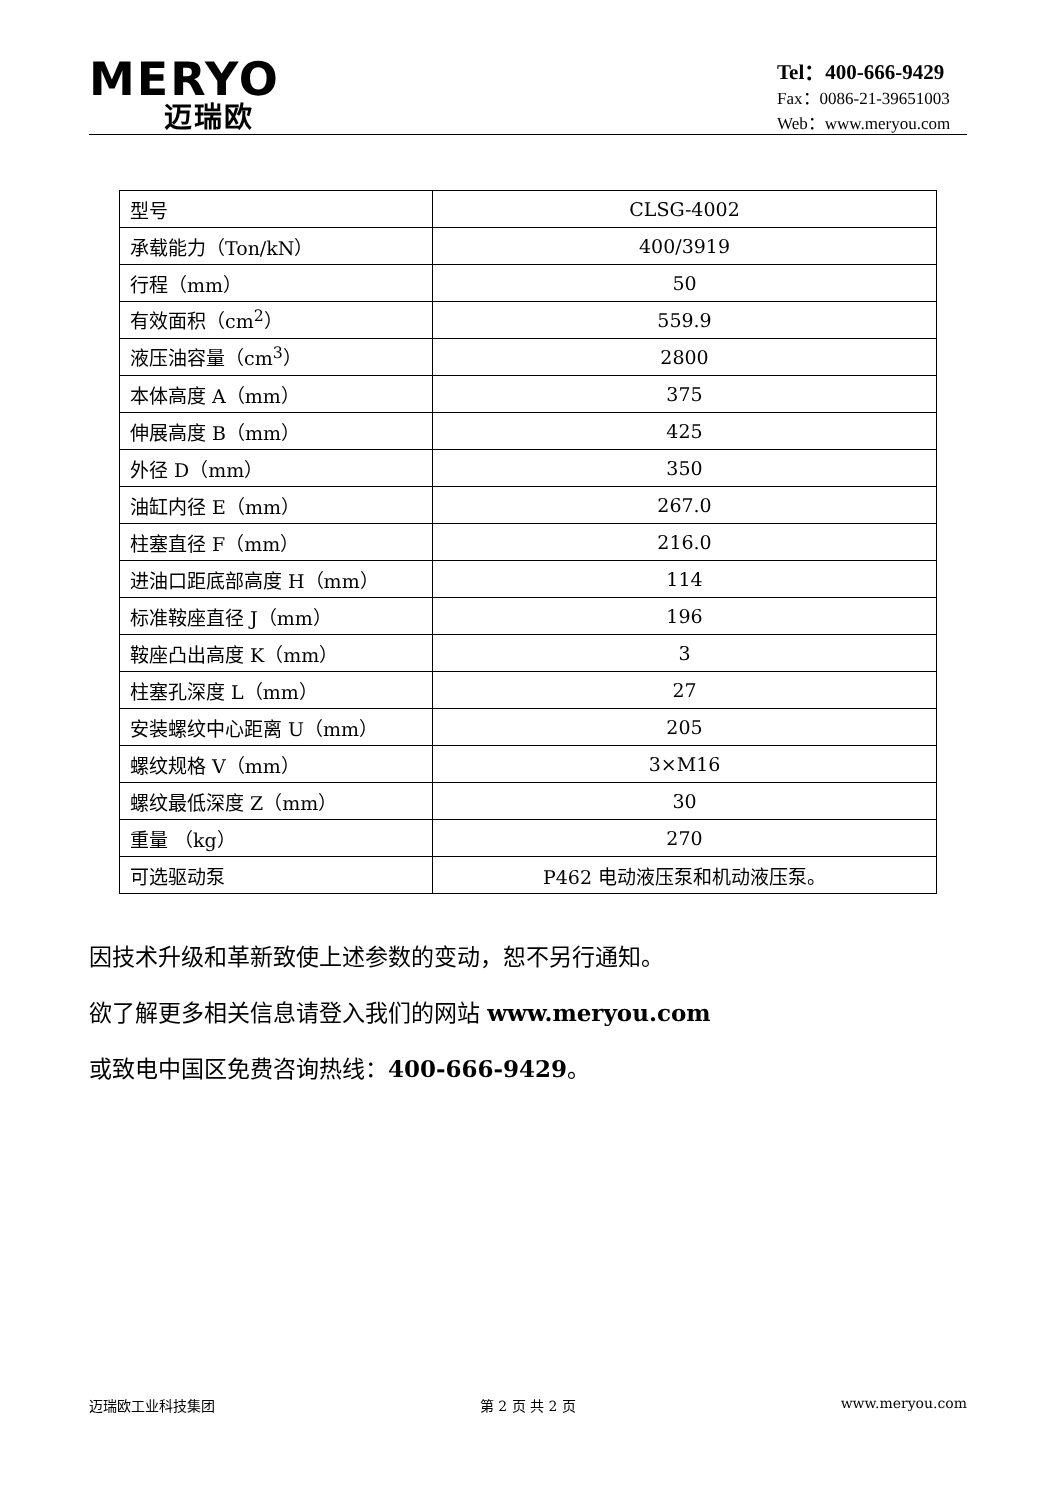MERYO
迈瑞欧
Tel：400-666-9429
Fax：0086-21-39651003
Web：www.meryou.com
| 型号 | CLSG-4002 |
| 承载能力（Ton/kN） | 400/3919 |
| 行程（mm） | 50 |
| 有效面积（cm<sup>2</sup>） | 559.9 |
| 液压油容量（cm<sup>3</sup>） | 2800 |
| 本体高度 A（mm） | 375 |
| 伸展高度 B（mm） | 425 |
| 外径 D（mm） | 350 |
| 油缸内径 E（mm） | 267.0 |
| 柱塞直径 F（mm） | 216.0 |
| 进油口距底部高度 H（mm） | 114 |
| 标准鞍座直径 J（mm） | 196 |
| 鞍座凸出高度 K（mm） | 3 |
| 柱塞孔深度 L（mm） | 27 |
| 安装螺纹中心距离 U（mm） | 205 |
| 螺纹规格 V（mm） | 3×M16 |
| 螺纹最低深度 Z（mm） | 30 |
| 重量 （kg） | 270 |
| 可选驱动泵 | P462 电动液压泵和机动液压泵。 |
因技术升级和革新致使上述参数的变动，恕不另行通知。
欲了解更多相关信息请登入我们的网站 www.meryou.com
或致电中国区免费咨询热线：400-666-9429。
迈瑞欧工业科技集团 第 2 页 共 2 页 www.meryou.com